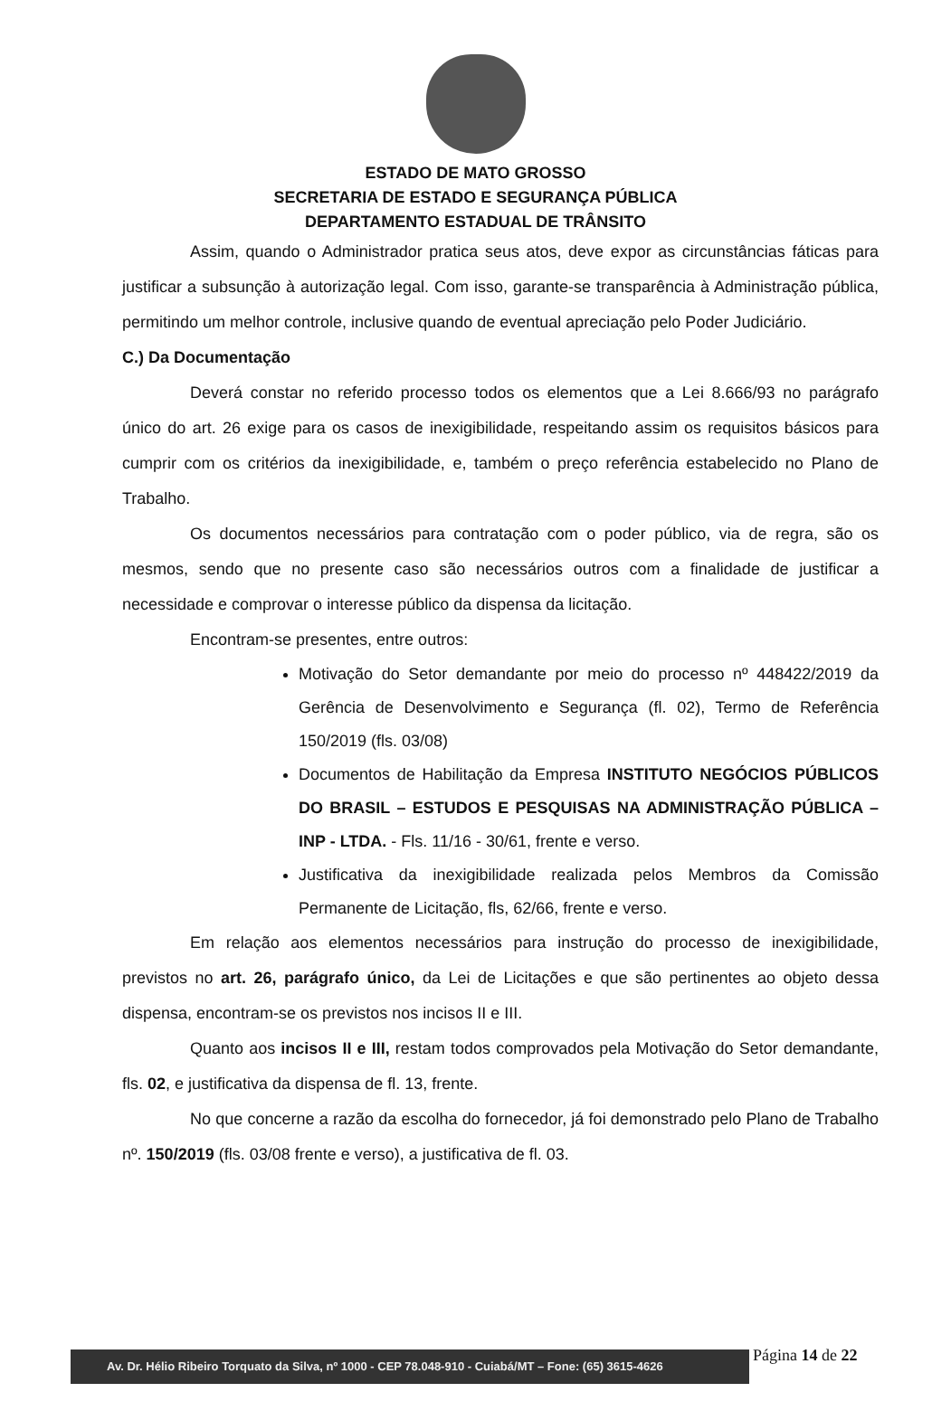ESTADO DE MATO GROSSO
SECRETARIA DE ESTADO E SEGURANÇA PÚBLICA
DEPARTAMENTO ESTADUAL DE TRÂNSITO
Assim, quando o Administrador pratica seus atos, deve expor as circunstâncias fáticas para justificar a subsunção à autorização legal. Com isso, garante-se transparência à Administração pública, permitindo um melhor controle, inclusive quando de eventual apreciação pelo Poder Judiciário.
C.) Da Documentação
Deverá constar no referido processo todos os elementos que a Lei 8.666/93 no parágrafo único do art. 26 exige para os casos de inexigibilidade, respeitando assim os requisitos básicos para cumprir com os critérios da inexigibilidade, e, também o preço referência estabelecido no Plano de Trabalho.
Os documentos necessários para contratação com o poder público, via de regra, são os mesmos, sendo que no presente caso são necessários outros com a finalidade de justificar a necessidade e comprovar o interesse público da dispensa da licitação.
Encontram-se presentes, entre outros:
Motivação do Setor demandante por meio do processo nº 448422/2019 da Gerência de Desenvolvimento e Segurança (fl. 02), Termo de Referência 150/2019 (fls. 03/08)
Documentos de Habilitação da Empresa INSTITUTO NEGÓCIOS PÚBLICOS DO BRASIL – ESTUDOS E PESQUISAS NA ADMINISTRAÇÃO PÚBLICA – INP - LTDA. - Fls. 11/16 - 30/61, frente e verso.
Justificativa da inexigibilidade realizada pelos Membros da Comissão Permanente de Licitação, fls, 62/66, frente e verso.
Em relação aos elementos necessários para instrução do processo de inexigibilidade, previstos no art. 26, parágrafo único, da Lei de Licitações e que são pertinentes ao objeto dessa dispensa, encontram-se os previstos nos incisos II e III.
Quanto aos incisos II e III, restam todos comprovados pela Motivação do Setor demandante, fls. 02, e justificativa da dispensa de fl. 13, frente.
No que concerne a razão da escolha do fornecedor, já foi demonstrado pelo Plano de Trabalho nº. 150/2019 (fls. 03/08 frente e verso), a justificativa de fl. 03.
Página 14 de 22
Av. Dr. Hélio Ribeiro Torquato da Silva, nº 1000 - CEP 78.048-910 - Cuiabá/MT – Fone: (65) 3615-4626